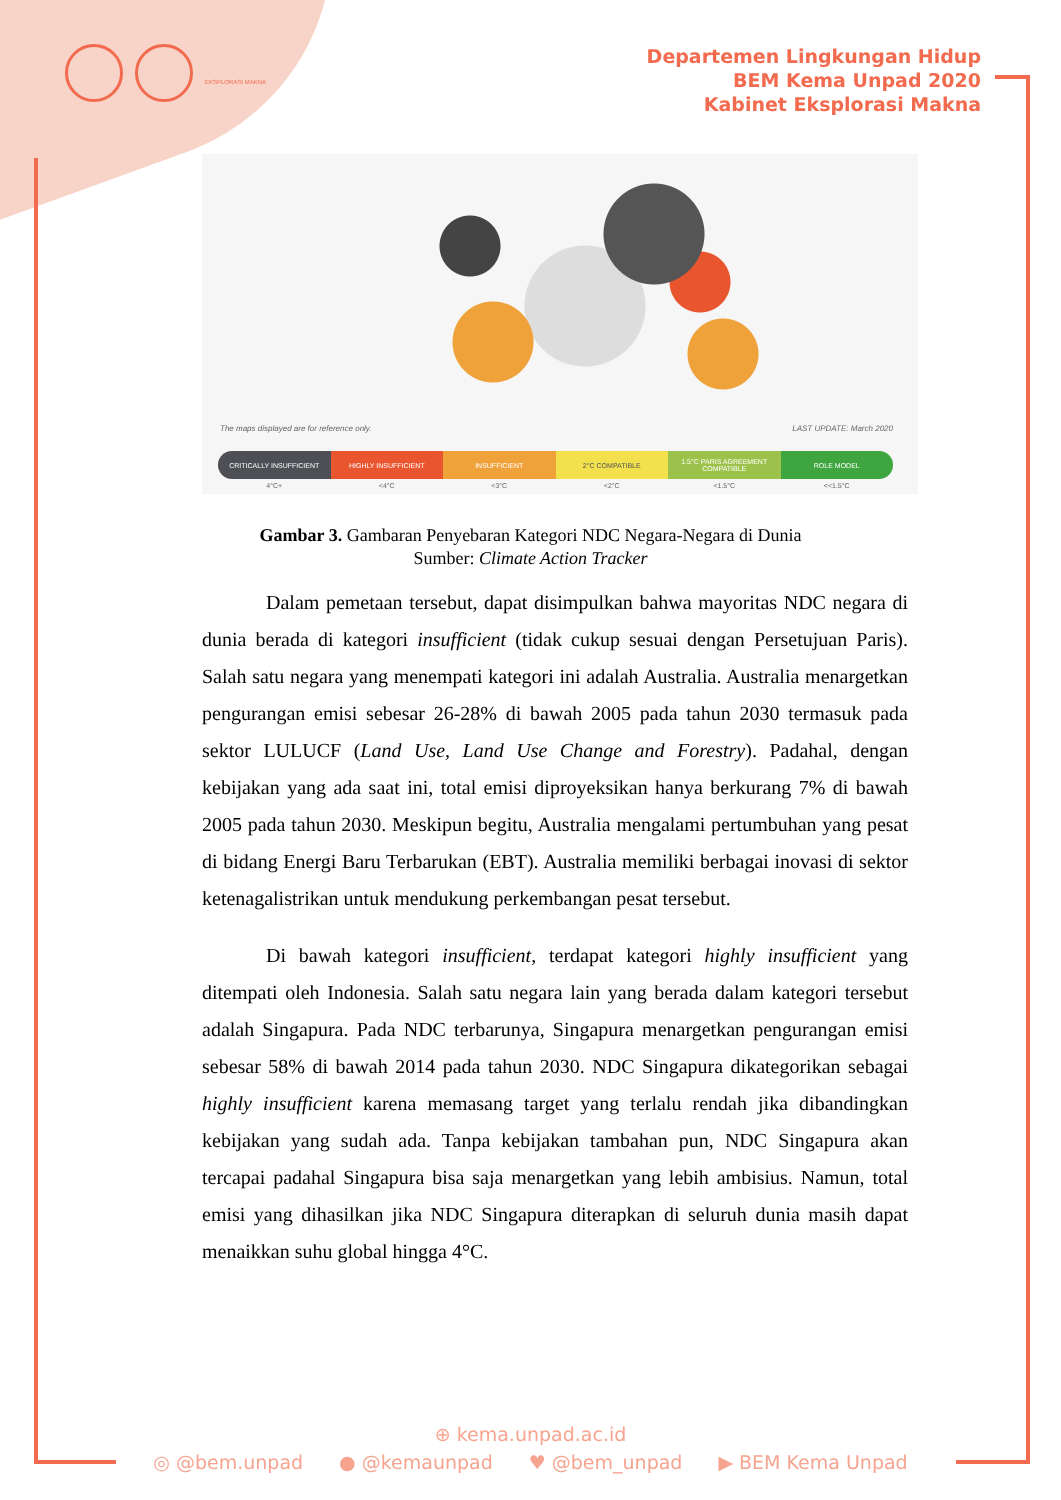EKSPLORASI MAKNA
Departemen Lingkungan Hidup
BEM Kema Unpad 2020
Kabinet Eksplorasi Makna
The maps displayed are for reference only.
LAST UPDATE: March 2020
CRITICALLY INSUFFICIENT HIGHLY INSUFFICIENT INSUFFICIENT 2°C COMPATIBLE 1.5°C PARIS AGREEMENT COMPATIBLE
ROLE MODEL
4°C+ <4°C <3°C <2°C <1.5°C <<1.5°C
Gambar 3. Gambaran Penyebaran Kategori NDC Negara-Negara di Dunia
Sumber: Climate Action Tracker
Dalam pemetaan tersebut, dapat disimpulkan bahwa mayoritas NDC negara di dunia berada di kategori insufficient (tidak cukup sesuai dengan Persetujuan Paris). Salah satu negara yang menempati kategori ini adalah Australia. Australia menargetkan pengurangan emisi sebesar 26-28% di bawah 2005 pada tahun 2030 termasuk pada sektor LULUCF (Land Use, Land Use Change and Forestry). Padahal, dengan kebijakan yang ada saat ini, total emisi diproyeksikan hanya berkurang 7% di bawah 2005 pada tahun 2030. Meskipun begitu, Australia mengalami pertumbuhan yang pesat di bidang Energi Baru Terbarukan (EBT). Australia memiliki berbagai inovasi di sektor ketenagalistrikan untuk mendukung perkembangan pesat tersebut.
Di bawah kategori insufficient, terdapat kategori highly insufficient yang ditempati oleh Indonesia. Salah satu negara lain yang berada dalam kategori tersebut adalah Singapura. Pada NDC terbarunya, Singapura menargetkan pengurangan emisi sebesar 58% di bawah 2014 pada tahun 2030. NDC Singapura dikategorikan sebagai highly insufficient karena memasang target yang terlalu rendah jika dibandingkan kebijakan yang sudah ada. Tanpa kebijakan tambahan pun, NDC Singapura akan tercapai padahal Singapura bisa saja menargetkan yang lebih ambisius. Namun, total emisi yang dihasilkan jika NDC Singapura diterapkan di seluruh dunia masih dapat menaikkan suhu global hingga 4°C.
⊕ kema.unpad.ac.id
◎ @bem.unpad ● @kemaunpad ♥ @bem_unpad ▶ BEM Kema Unpad